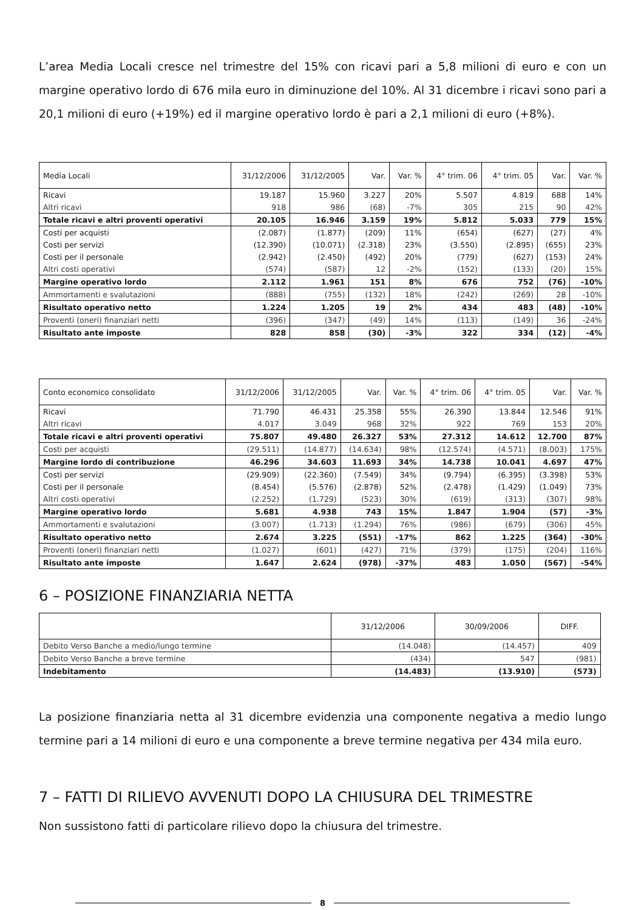L’area Media Locali cresce nel trimestre del 15% con ricavi pari a 5,8 milioni di euro e con un margine operativo lordo di 676 mila euro in diminuzione del 10%. Al 31 dicembre i ricavi sono pari a 20,1 milioni di euro (+19%) ed il margine operativo lordo è pari a 2,1 milioni di euro (+8%).
| Media Locali | 31/12/2006 | 31/12/2005 | Var. | Var. % | 4° trim. 06 | 4° trim. 05 | Var. | Var. % |
| --- | --- | --- | --- | --- | --- | --- | --- | --- |
| Ricavi | 19.187 | 15.960 | 3.227 | 20% | 5.507 | 4.819 | 688 | 14% |
| Altri ricavi | 918 | 986 | (68) | -7% | 305 | 215 | 90 | 42% |
| Totale ricavi e altri proventi operativi | 20.105 | 16.946 | 3.159 | 19% | 5.812 | 5.033 | 779 | 15% |
| Costi per acquisti | (2.087) | (1.877) | (209) | 11% | (654) | (627) | (27) | 4% |
| Costi per servizi | (12.390) | (10.071) | (2.318) | 23% | (3.550) | (2.895) | (655) | 23% |
| Costi per il personale | (2.942) | (2.450) | (492) | 20% | (779) | (627) | (153) | 24% |
| Altri costi operativi | (574) | (587) | 12 | -2% | (152) | (133) | (20) | 15% |
| Margine operativo lordo | 2.112 | 1.961 | 151 | 8% | 676 | 752 | (76) | -10% |
| Ammortamenti e svalutazioni | (888) | (755) | (132) | 18% | (242) | (269) | 28 | -10% |
| Risultato operativo netto | 1.224 | 1.205 | 19 | 2% | 434 | 483 | (48) | -10% |
| Proventi (oneri) finanziari netti | (396) | (347) | (49) | 14% | (113) | (149) | 36 | -24% |
| Risultato ante imposte | 828 | 858 | (30) | -3% | 322 | 334 | (12) | -4% |
| Conto economico consolidato | 31/12/2006 | 31/12/2005 | Var. | Var. % | 4° trim. 06 | 4° trim. 05 | Var. | Var. % |
| --- | --- | --- | --- | --- | --- | --- | --- | --- |
| Ricavi | 71.790 | 46.431 | 25.358 | 55% | 26.390 | 13.844 | 12.546 | 91% |
| Altri ricavi | 4.017 | 3.049 | 968 | 32% | 922 | 769 | 153 | 20% |
| Totale ricavi e altri proventi operativi | 75.807 | 49.480 | 26.327 | 53% | 27.312 | 14.612 | 12.700 | 87% |
| Costi per acquisti | (29.511) | (14.877) | (14.634) | 98% | (12.574) | (4.571) | (8.003) | 175% |
| Margine lordo di contribuzione | 46.296 | 34.603 | 11.693 | 34% | 14.738 | 10.041 | 4.697 | 47% |
| Costi per servizi | (29.909) | (22.360) | (7.549) | 34% | (9.794) | (6.395) | (3.398) | 53% |
| Costi per il personale | (8.454) | (5.576) | (2.878) | 52% | (2.478) | (1.429) | (1.049) | 73% |
| Altri costi operativi | (2.252) | (1.729) | (523) | 30% | (619) | (313) | (307) | 98% |
| Margine operativo lordo | 5.681 | 4.938 | 743 | 15% | 1.847 | 1.904 | (57) | -3% |
| Ammortamenti e svalutazioni | (3.007) | (1.713) | (1.294) | 76% | (986) | (679) | (306) | 45% |
| Risultato operativo netto | 2.674 | 3.225 | (551) | -17% | 862 | 1.225 | (364) | -30% |
| Proventi (oneri) finanziari netti | (1.027) | (601) | (427) | 71% | (379) | (175) | (204) | 116% |
| Risultato ante imposte | 1.647 | 2.624 | (978) | -37% | 483 | 1.050 | (567) | -54% |
6 – POSIZIONE FINANZIARIA NETTA
| | 31/12/2006 | 30/09/2006 | DIFF. |
| --- | --- | --- | --- |
| Debito Verso Banche a medio/lungo termine | (14.048) | (14.457) | 409 |
| Debito Verso Banche a breve termine | (434) | 547 | (981) |
| Indebitamento | (14.483) | (13.910) | (573) |
La posizione finanziaria netta al 31 dicembre evidenzia una componente negativa a medio lungo termine pari a 14 milioni di euro e una componente a breve termine negativa per 434 mila euro.
7 – FATTI DI RILIEVO AVVENUTI DOPO LA CHIUSURA DEL TRIMESTRE
Non sussistono fatti di particolare rilievo dopo la chiusura del trimestre.
8